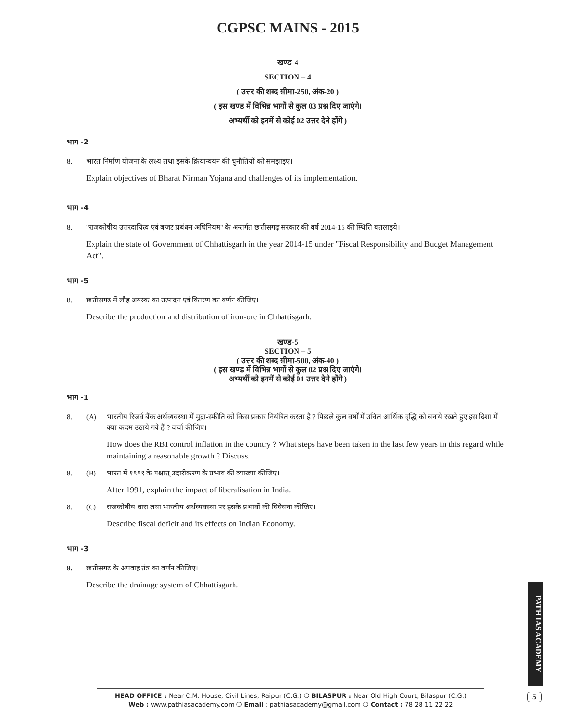CGPSC MAINS - 2015
खण्ड-4
SECTION – 4
( उत्तर की शब्द सीमा-250, अंक-20 )
( इस खण्ड में विभिन्न भागों से कुल 03 प्रश्न दिए जाएंगे।
अभ्यर्थी को इनमें से कोई 02 उत्तर देने होंगे )
भाग -2
8. भारत निर्माण योजना के लक्ष्य तथा इसके क्रियान्वयन की चुनौतियों को समझाइए।
Explain objectives of Bharat Nirman Yojana and challenges of its implementation.
भाग -4
8. ''राजकोषीय उत्तरदायित्व एवं बजट प्रबंधन अधिनियम'' के अन्तर्गत छत्तीसगढ़ सरकार की वर्ष 2014-15 की स्थिति बतलाइये।
Explain the state of Government of Chhattisgarh in the year 2014-15 under "Fiscal Responsibility and Budget Management Act".
भाग -5
8. छत्तीसगढ़ में लौह अयस्क का उत्पादन एवं वितरण का वर्णन कीजिए।
Describe the production and distribution of iron-ore in Chhattisgarh.
खण्ड-5
SECTION – 5
( उत्तर की शब्द सीमा-500, अंक-40 )
( इस खण्ड में विभिन्न भागों से कुल 02 प्रश्न दिए जाएंगे।
अभ्यर्थी को इनमें से कोई 01 उत्तर देने होंगे )
भाग -1
8. (A) भारतीय रिजर्व बैंक अर्थव्यवस्था में मुद्रा-स्फीति को किस प्रकार नियंत्रित करता है ? पिछले कुल वर्षों में उचित आर्थिक वृद्धि को बनाये रखते हुए इस दिशा में क्या कदम उठाये गये हैं ? चर्चा कीजिए।
How does the RBI control inflation in the country ? What steps have been taken in the last few years in this regard while maintaining a reasonable growth ? Discuss.
8. (B) भारत में १९९१ के पश्चात् उदारीकरण के प्रभाव की व्याख्या कीजिए।
After 1991, explain the impact of liberalisation in India.
8. (C) राजकोषीय धारा तथा भारतीय अर्थव्यवस्था पर इसके प्रभावों की विवेचना कीजिए।
Describe fiscal deficit and its effects on Indian Economy.
भाग -3
8. छत्तीसगढ़ के अपवाह तंत्र का वर्णन कीजिए।
Describe the drainage system of Chhattisgarh.
PATH IAS ACADEMY
HEAD OFFICE : Near C.M. House, Civil Lines, Raipur (C.G.) ❍ BILASPUR : Near Old High Court, Bilaspur (C.G.)
Web : www.pathiasacademy.com ❍ Email : pathiasacademy@gmail.com ❍ Contact : 78 28 11 22 22
5